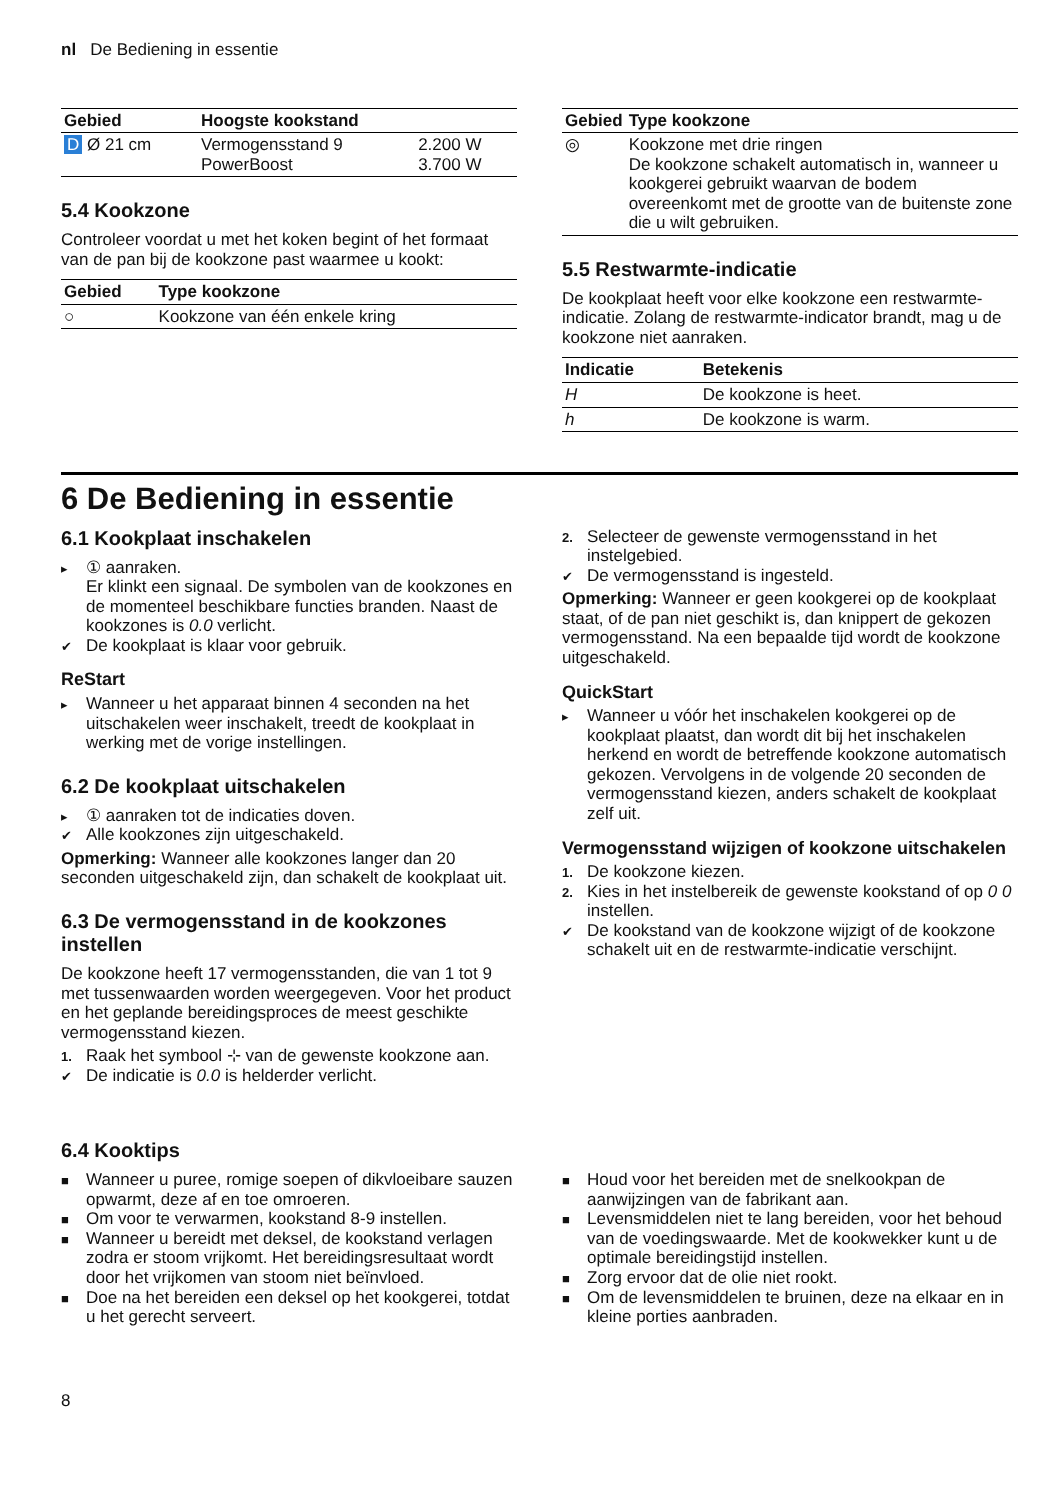nl De Bediening in essentie
| Gebied | Hoogste kookstand | |
| --- | --- | --- |
| D Ø 21 cm | Vermogensstand 9 PowerBoost | 2.200 W 3.700 W |
5.4 Kookzone
Controleer voordat u met het koken begint of het formaat van de pan bij de kookzone past waarmee u kookt:
| Gebied | Type kookzone |
| --- | --- |
| ○ | Kookzone van één enkele kring |
| Gebied | Type kookzone |
| --- | --- |
| ◎ | Kookzone met drie ringen De kookzone schakelt automatisch in, wanneer u kookgerei gebruikt waarvan de bodem overeenkomt met de grootte van de buitenste zone die u wilt gebruiken. |
5.5 Restwarmte-indicatie
De kookplaat heeft voor elke kookzone een restwarmte-indicatie. Zolang de restwarmte-indicator brandt, mag u de kookzone niet aanraken.
| Indicatie | Betekenis |
| --- | --- |
| H | De kookzone is heet. |
| h | De kookzone is warm. |
6 De Bediening in essentie
6.1 Kookplaat inschakelen
▸ ① aanraken.
Er klinkt een signaal. De symbolen van de kookzones en de momenteel beschikbare functies branden. Naast de kookzones is 0.0 verlicht.
✔ De kookplaat is klaar voor gebruik.
ReStart
▸ Wanneer u het apparaat binnen 4 seconden na het uitschakelen weer inschakelt, treedt de kookplaat in werking met de vorige instellingen.
6.2 De kookplaat uitschakelen
▸ ① aanraken tot de indicaties doven.
✔ Alle kookzones zijn uitgeschakeld.
Opmerking: Wanneer alle kookzones langer dan 20 seconden uitgeschakeld zijn, dan schakelt de kookplaat uit.
6.3 De vermogensstand in de kookzones instellen
De kookzone heeft 17 vermogensstanden, die van 1 tot 9 met tussenwaarden worden weergegeven. Voor het product en het geplande bereidingsproces de meest geschikte vermogensstand kiezen.
1. Raak het symbool ⊹ van de gewenste kookzone aan.
✔ De indicatie is 0.0 is helderder verlicht.
2. Selecteer de gewenste vermogensstand in het instelgebied.
✔ De vermogensstand is ingesteld.
Opmerking: Wanneer er geen kookgerei op de kookplaat staat, of de pan niet geschikt is, dan knippert de gekozen vermogensstand. Na een bepaalde tijd wordt de kookzone uitgeschakeld.
QuickStart
▸ Wanneer u vóór het inschakelen kookgerei op de kookplaat plaatst, dan wordt dit bij het inschakelen herkend en wordt de betreffende kookzone automatisch gekozen. Vervolgens in de volgende 20 seconden de vermogensstand kiezen, anders schakelt de kookplaat zelf uit.
Vermogensstand wijzigen of kookzone uitschakelen
1. De kookzone kiezen.
2. Kies in het instelbereik de gewenste kookstand of op 0 0 instellen.
✔ De kookstand van de kookzone wijzigt of de kookzone schakelt uit en de restwarmte-indicatie verschijnt.
6.4 Kooktips
■ Wanneer u puree, romige soepen of dikvloeibare sauzen opwarmt, deze af en toe omroeren.
■ Om voor te verwarmen, kookstand 8-9 instellen.
■ Wanneer u bereidt met deksel, de kookstand verlagen zodra er stoom vrijkomt. Het bereidingsresultaat wordt door het vrijkomen van stoom niet beïnvloed.
■ Doe na het bereiden een deksel op het kookgerei, totdat u het gerecht serveert.
■ Houd voor het bereiden met de snelkookpan de aanwijzingen van de fabrikant aan.
■ Levensmiddelen niet te lang bereiden, voor het behoud van de voedingswaarde. Met de kookwekker kunt u de optimale bereidingstijd instellen.
■ Zorg ervoor dat de olie niet rookt.
■ Om de levensmiddelen te bruinen, deze na elkaar en in kleine porties aanbraden.
8